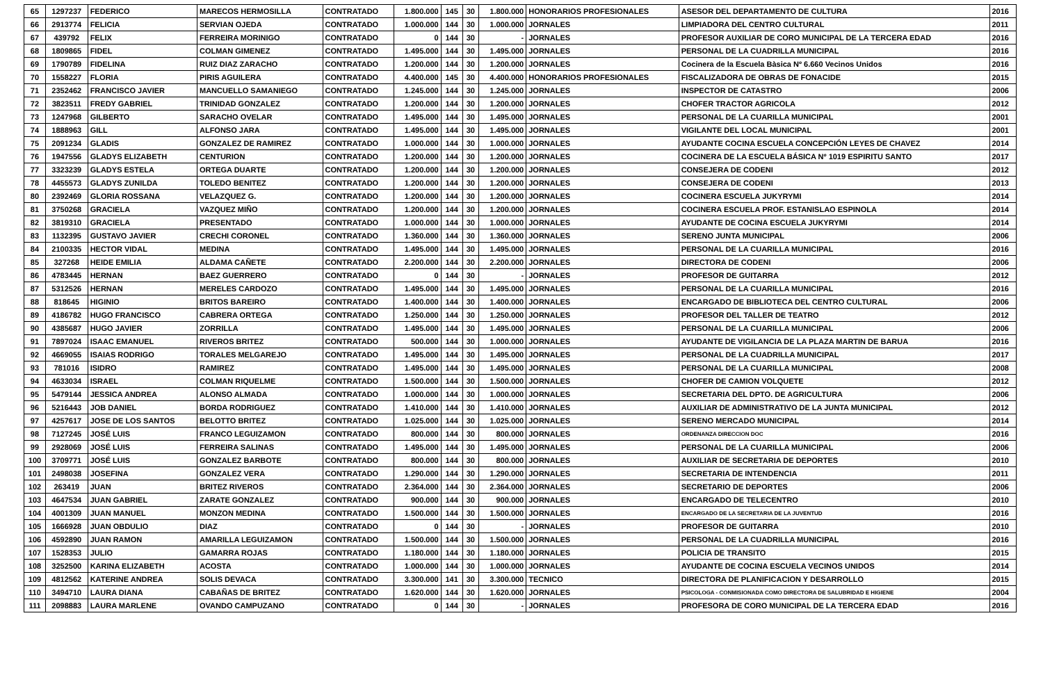| 65 | 1297237 | FEDERICO | MARECOS HERMOSILLA | CONTRATADO | 1.800.000 | 145 | 30 | 1.800.000 | HONORARIOS PROFESIONALES | ASESOR DEL DEPARTAMENTO DE CULTURA | 2016 |
| 66 | 2913774 | FELICIA | SERVIAN OJEDA | CONTRATADO | 1.000.000 | 144 | 30 | 1.000.000 | JORNALES | LIMPIADORA DEL CENTRO CULTURAL | 2011 |
| 67 | 439792 | FELIX | FERREIRA MORINIGO | CONTRATADO | 0 | 144 | 30 | - | JORNALES | PROFESOR AUXILIAR DE CORO MUNICIPAL DE LA TERCERA EDAD | 2016 |
| 68 | 1809865 | FIDEL | COLMAN GIMENEZ | CONTRATADO | 1.495.000 | 144 | 30 | 1.495.000 | JORNALES | PERSONAL DE LA CUADRILLA MUNICIPAL | 2016 |
| 69 | 1790789 | FIDELINA | RUIZ DIAZ ZARACHO | CONTRATADO | 1.200.000 | 144 | 30 | 1.200.000 | JORNALES | Cocinera de la Escuela Bàsica Nº 6.660 Vecinos Unidos | 2016 |
| 70 | 1558227 | FLORIA | PIRIS AGUILERA | CONTRATADO | 4.400.000 | 145 | 30 | 4.400.000 | HONORARIOS PROFESIONALES | FISCALIZADORA DE OBRAS DE FONACIDE | 2015 |
| 71 | 2352462 | FRANCISCO JAVIER | MANCUELLO SAMANIEGO | CONTRATADO | 1.245.000 | 144 | 30 | 1.245.000 | JORNALES | INSPECTOR DE CATASTRO | 2006 |
| 72 | 3823511 | FREDY GABRIEL | TRINIDAD GONZALEZ | CONTRATADO | 1.200.000 | 144 | 30 | 1.200.000 | JORNALES | CHOFER TRACTOR AGRICOLA | 2012 |
| 73 | 1247968 | GILBERTO | SARACHO OVELAR | CONTRATADO | 1.495.000 | 144 | 30 | 1.495.000 | JORNALES | PERSONAL DE LA CUARILLA MUNICIPAL | 2001 |
| 74 | 1888963 | GILL | ALFONSO JARA | CONTRATADO | 1.495.000 | 144 | 30 | 1.495.000 | JORNALES | VIGILANTE DEL LOCAL MUNICIPAL | 2001 |
| 75 | 2091234 | GLADIS | GONZALEZ DE RAMIREZ | CONTRATADO | 1.000.000 | 144 | 30 | 1.000.000 | JORNALES | AYUDANTE COCINA ESCUELA CONCEPCIÓN LEYES DE CHAVEZ | 2014 |
| 76 | 1947556 | GLADYS ELIZABETH | CENTURION | CONTRATADO | 1.200.000 | 144 | 30 | 1.200.000 | JORNALES | COCINERA DE LA ESCUELA BÁSICA Nº 1019 ESPIRITU SANTO | 2017 |
| 77 | 3323239 | GLADYS ESTELA | ORTEGA DUARTE | CONTRATADO | 1.200.000 | 144 | 30 | 1.200.000 | JORNALES | CONSEJERA DE CODENI | 2012 |
| 78 | 4455573 | GLADYS ZUNILDA | TOLEDO BENITEZ | CONTRATADO | 1.200.000 | 144 | 30 | 1.200.000 | JORNALES | CONSEJERA DE CODENI | 2013 |
| 80 | 2392469 | GLORIA ROSSANA | VELAZQUEZ G. | CONTRATADO | 1.200.000 | 144 | 30 | 1.200.000 | JORNALES | COCINERA ESCUELA JUKYRYMI | 2014 |
| 81 | 3750268 | GRACIELA | VAZQUEZ MIÑO | CONTRATADO | 1.200.000 | 144 | 30 | 1.200.000 | JORNALES | COCINERA ESCUELA PROF. ESTANISLAO ESPINOLA | 2014 |
| 82 | 3819310 | GRACIELA | PRESENTADO | CONTRATADO | 1.000.000 | 144 | 30 | 1.000.000 | JORNALES | AYUDANTE DE COCINA ESCUELA JUKYRYMI | 2014 |
| 83 | 1132395 | GUSTAVO JAVIER | CRECHI CORONEL | CONTRATADO | 1.360.000 | 144 | 30 | 1.360.000 | JORNALES | SERENO JUNTA MUNICIPAL | 2006 |
| 84 | 2100335 | HECTOR VIDAL | MEDINA | CONTRATADO | 1.495.000 | 144 | 30 | 1.495.000 | JORNALES | PERSONAL DE LA CUARILLA MUNICIPAL | 2016 |
| 85 | 327268 | HEIDE EMILIA | ALDAMA CAÑETE | CONTRATADO | 2.200.000 | 144 | 30 | 2.200.000 | JORNALES | DIRECTORA DE CODENI | 2006 |
| 86 | 4783445 | HERNAN | BAEZ GUERRERO | CONTRATADO | 0 | 144 | 30 | - | JORNALES | PROFESOR DE GUITARRA | 2012 |
| 87 | 5312526 | HERNAN | MERELES CARDOZO | CONTRATADO | 1.495.000 | 144 | 30 | 1.495.000 | JORNALES | PERSONAL DE LA CUARILLA MUNICIPAL | 2016 |
| 88 | 818645 | HIGINIO | BRITOS BAREIRO | CONTRATADO | 1.400.000 | 144 | 30 | 1.400.000 | JORNALES | ENCARGADO DE BIBLIOTECA DEL CENTRO CULTURAL | 2006 |
| 89 | 4186782 | HUGO FRANCISCO | CABRERA ORTEGA | CONTRATADO | 1.250.000 | 144 | 30 | 1.250.000 | JORNALES | PROFESOR DEL TALLER DE TEATRO | 2012 |
| 90 | 4385687 | HUGO JAVIER | ZORRILLA | CONTRATADO | 1.495.000 | 144 | 30 | 1.495.000 | JORNALES | PERSONAL DE LA CUARILLA MUNICIPAL | 2006 |
| 91 | 7897024 | ISAAC EMANUEL | RIVEROS BRITEZ | CONTRATADO | 500.000 | 144 | 30 | 1.000.000 | JORNALES | AYUDANTE DE VIGILANCIA DE LA PLAZA MARTIN DE BARUA | 2016 |
| 92 | 4669055 | ISAIAS RODRIGO | TORALES MELGAREJO | CONTRATADO | 1.495.000 | 144 | 30 | 1.495.000 | JORNALES | PERSONAL DE LA CUADRILLA MUNICIPAL | 2017 |
| 93 | 781016 | ISIDRO | RAMIREZ | CONTRATADO | 1.495.000 | 144 | 30 | 1.495.000 | JORNALES | PERSONAL DE LA CUARILLA MUNICIPAL | 2008 |
| 94 | 4633034 | ISRAEL | COLMAN RIQUELME | CONTRATADO | 1.500.000 | 144 | 30 | 1.500.000 | JORNALES | CHOFER DE CAMION VOLQUETE | 2012 |
| 95 | 5479144 | JESSICA ANDREA | ALONSO ALMADA | CONTRATADO | 1.000.000 | 144 | 30 | 1.000.000 | JORNALES | SECRETARIA DEL DPTO. DE AGRICULTURA | 2006 |
| 96 | 5216443 | JOB DANIEL | BORDA RODRIGUEZ | CONTRATADO | 1.410.000 | 144 | 30 | 1.410.000 | JORNALES | AUXILIAR DE ADMINISTRATIVO DE LA JUNTA MUNICIPAL | 2012 |
| 97 | 4257617 | JOSE DE LOS SANTOS | BELOTTO BRITEZ | CONTRATADO | 1.025.000 | 144 | 30 | 1.025.000 | JORNALES | SERENO MERCADO MUNICIPAL | 2014 |
| 98 | 7127245 | JOSÉ LUIS | FRANCO LEGUIZAMON | CONTRATADO | 800.000 | 144 | 30 | 800.000 | JORNALES | ORDENANZA DIRECCION DOC | 2016 |
| 99 | 2928069 | JOSÉ LUIS | FERREIRA SALINAS | CONTRATADO | 1.495.000 | 144 | 30 | 1.495.000 | JORNALES | PERSONAL DE LA CUARILLA MUNICIPAL | 2006 |
| 100 | 3709771 | JOSÉ LUIS | GONZALEZ BARBOTE | CONTRATADO | 800.000 | 144 | 30 | 800.000 | JORNALES | AUXILIAR DE SECRETARIA DE DEPORTES | 2010 |
| 101 | 2498038 | JOSEFINA | GONZALEZ VERA | CONTRATADO | 1.290.000 | 144 | 30 | 1.290.000 | JORNALES | SECRETARIA DE INTENDENCIA | 2011 |
| 102 | 263419 | JUAN | BRITEZ RIVEROS | CONTRATADO | 2.364.000 | 144 | 30 | 2.364.000 | JORNALES | SECRETARIO DE DEPORTES | 2006 |
| 103 | 4647534 | JUAN GABRIEL | ZARATE GONZALEZ | CONTRATADO | 900.000 | 144 | 30 | 900.000 | JORNALES | ENCARGADO DE TELECENTRO | 2010 |
| 104 | 4001309 | JUAN MANUEL | MONZON MEDINA | CONTRATADO | 1.500.000 | 144 | 30 | 1.500.000 | JORNALES | ENCARGADO DE LA SECRETARIA DE LA JUVENTUD | 2016 |
| 105 | 1666928 | JUAN OBDULIO | DIAZ | CONTRATADO | 0 | 144 | 30 | - | JORNALES | PROFESOR DE GUITARRA | 2010 |
| 106 | 4592890 | JUAN RAMON | AMARILLA LEGUIZAMON | CONTRATADO | 1.500.000 | 144 | 30 | 1.500.000 | JORNALES | PERSONAL DE LA CUADRILLA MUNICIPAL | 2016 |
| 107 | 1528353 | JULIO | GAMARRA ROJAS | CONTRATADO | 1.180.000 | 144 | 30 | 1.180.000 | JORNALES | POLICIA DE TRANSITO | 2015 |
| 108 | 3252500 | KARINA ELIZABETH | ACOSTA | CONTRATADO | 1.000.000 | 144 | 30 | 1.000.000 | JORNALES | AYUDANTE DE COCINA ESCUELA VECINOS UNIDOS | 2014 |
| 109 | 4812562 | KATERINE ANDREA | SOLIS DEVACA | CONTRATADO | 3.300.000 | 141 | 30 | 3.300.000 | TECNICO | DIRECTORA DE PLANIFICACION Y DESARROLLO | 2015 |
| 110 | 3494710 | LAURA DIANA | CABAÑAS DE BRITEZ | CONTRATADO | 1.620.000 | 144 | 30 | 1.620.000 | JORNALES | PSICOLOGA - CONMISIONADA COMO DIRECTORA DE SALUBRIDAD E HIGIENE | 2004 |
| 111 | 2098883 | LAURA MARLENE | OVANDO CAMPUZANO | CONTRATADO | 0 | 144 | 30 | - | JORNALES | PROFESORA DE CORO MUNICIPAL DE LA TERCERA EDAD | 2016 |